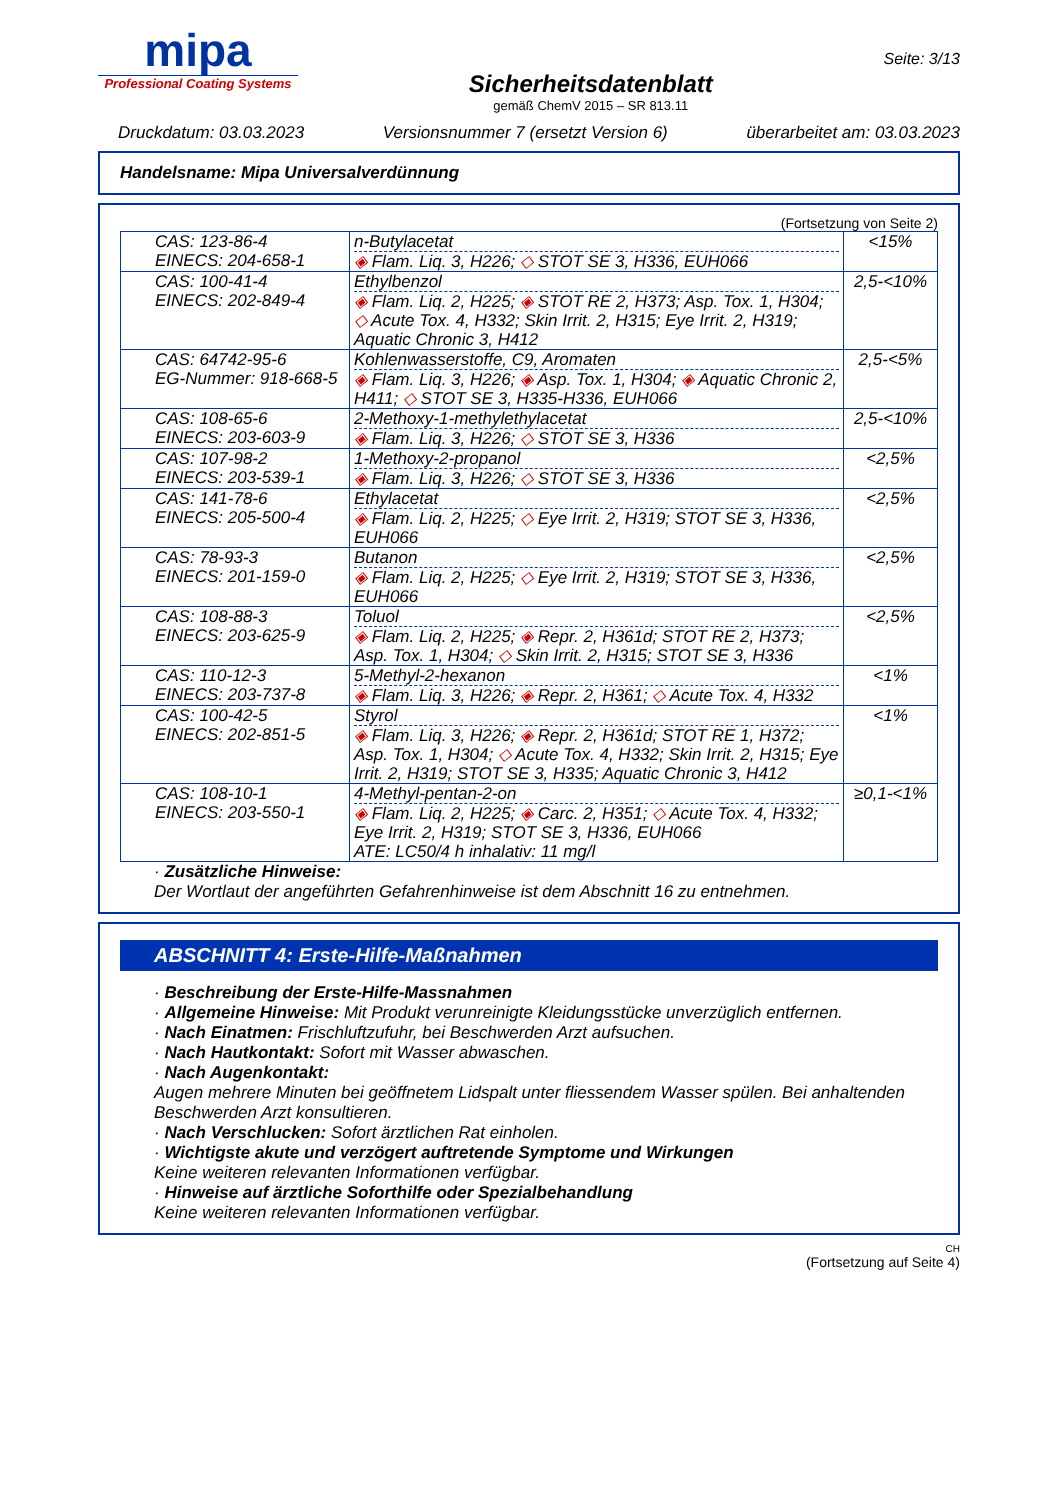mipa
Professional Coating Systems
Sicherheitsdatenblatt
gemäß ChemV 2015 – SR 813.11
Seite: 3/13
Druckdatum: 03.03.2023 Versionsnummer 7 (ersetzt Version 6) überarbeitet am: 03.03.2023
Handelsname: Mipa Universalverdünnung
(Fortsetzung von Seite 2)
| CAS: 123-86-4 EINECS: 204-658-1 | n-Butylacetat ◈ Flam. Liq. 3, H226; ◇ STOT SE 3, H336, EUH066 | <15% |
| CAS: 100-41-4 EINECS: 202-849-4 | Ethylbenzol ◈ Flam. Liq. 2, H225; ◈ STOT RE 2, H373; Asp. Tox. 1, H304; ◇ Acute Tox. 4, H332; Skin Irrit. 2, H315; Eye Irrit. 2, H319; Aquatic Chronic 3, H412 | 2,5-<10% |
| CAS: 64742-95-6 EG-Nummer: 918-668-5 | Kohlenwasserstoffe, C9, Aromaten ◈ Flam. Liq. 3, H226; ◈ Asp. Tox. 1, H304; ◈ Aquatic Chronic 2, H411; ◇ STOT SE 3, H335-H336, EUH066 | 2,5-<5% |
| CAS: 108-65-6 EINECS: 203-603-9 | 2-Methoxy-1-methylethylacetat ◈ Flam. Liq. 3, H226; ◇ STOT SE 3, H336 | 2,5-<10% |
| CAS: 107-98-2 EINECS: 203-539-1 | 1-Methoxy-2-propanol ◈ Flam. Liq. 3, H226; ◇ STOT SE 3, H336 | <2,5% |
| CAS: 141-78-6 EINECS: 205-500-4 | Ethylacetat ◈ Flam. Liq. 2, H225; ◇ Eye Irrit. 2, H319; STOT SE 3, H336, EUH066 | <2,5% |
| CAS: 78-93-3 EINECS: 201-159-0 | Butanon ◈ Flam. Liq. 2, H225; ◇ Eye Irrit. 2, H319; STOT SE 3, H336, EUH066 | <2,5% |
| CAS: 108-88-3 EINECS: 203-625-9 | Toluol ◈ Flam. Liq. 2, H225; ◈ Repr. 2, H361d; STOT RE 2, H373; Asp. Tox. 1, H304; ◇ Skin Irrit. 2, H315; STOT SE 3, H336 | <2,5% |
| CAS: 110-12-3 EINECS: 203-737-8 | 5-Methyl-2-hexanon ◈ Flam. Liq. 3, H226; ◈ Repr. 2, H361; ◇ Acute Tox. 4, H332 | <1% |
| CAS: 100-42-5 EINECS: 202-851-5 | Styrol ◈ Flam. Liq. 3, H226; ◈ Repr. 2, H361d; STOT RE 1, H372; Asp. Tox. 1, H304; ◇ Acute Tox. 4, H332; Skin Irrit. 2, H315; Eye Irrit. 2, H319; STOT SE 3, H335; Aquatic Chronic 3, H412 | <1% |
| CAS: 108-10-1 EINECS: 203-550-1 | 4-Methyl-pentan-2-on ◈ Flam. Liq. 2, H225; ◈ Carc. 2, H351; ◇ Acute Tox. 4, H332; Eye Irrit. 2, H319; STOT SE 3, H336, EUH066 ATE: LC50/4 h inhalativ: 11 mg/l | ≥0,1-<1% |
· Zusätzliche Hinweise:
Der Wortlaut der angeführten Gefahrenhinweise ist dem Abschnitt 16 zu entnehmen.
ABSCHNITT 4: Erste-Hilfe-Maßnahmen
· Beschreibung der Erste-Hilfe-Massnahmen
· Allgemeine Hinweise: Mit Produkt verunreinigte Kleidungsstücke unverzüglich entfernen.
· Nach Einatmen: Frischluftzufuhr, bei Beschwerden Arzt aufsuchen.
· Nach Hautkontakt: Sofort mit Wasser abwaschen.
· Nach Augenkontakt:
Augen mehrere Minuten bei geöffnetem Lidspalt unter fliessendem Wasser spülen. Bei anhaltenden Beschwerden Arzt konsultieren.
· Nach Verschlucken: Sofort ärztlichen Rat einholen.
· Wichtigste akute und verzögert auftretende Symptome und Wirkungen
Keine weiteren relevanten Informationen verfügbar.
· Hinweise auf ärztliche Soforthilfe oder Spezialbehandlung
Keine weiteren relevanten Informationen verfügbar.
CH
(Fortsetzung auf Seite 4)